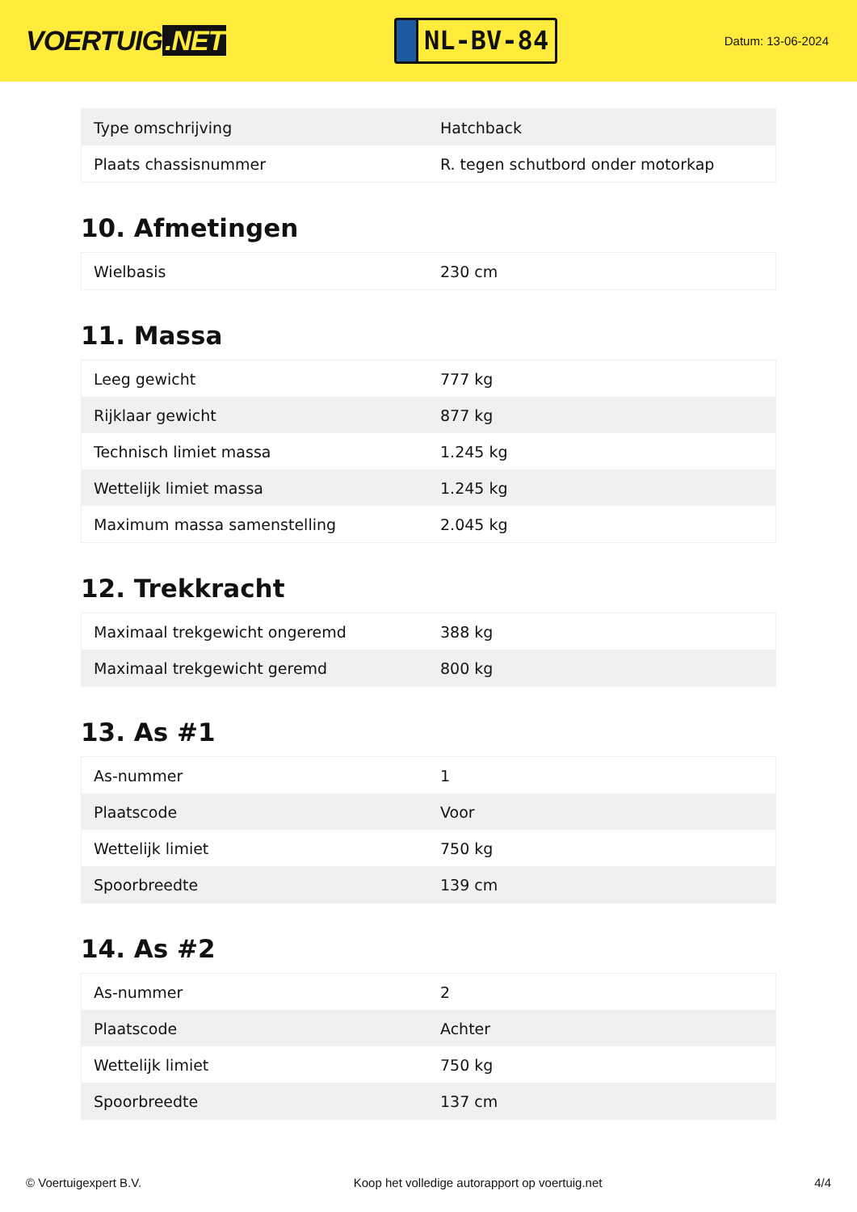VOERTUIG.NET
NL-BV-84
Datum: 13-06-2024
| Type omschrijving | Hatchback |
| Plaats chassisnummer | R. tegen schutbord onder motorkap |
10. Afmetingen
| Wielbasis | 230 cm |
11. Massa
| Leeg gewicht | 777 kg |
| Rijklaar gewicht | 877 kg |
| Technisch limiet massa | 1.245 kg |
| Wettelijk limiet massa | 1.245 kg |
| Maximum massa samenstelling | 2.045 kg |
12. Trekkracht
| Maximaal trekgewicht ongeremd | 388 kg |
| Maximaal trekgewicht geremd | 800 kg |
13. As #1
| As-nummer | 1 |
| Plaatscode | Voor |
| Wettelijk limiet | 750 kg |
| Spoorbreedte | 139 cm |
14. As #2
| As-nummer | 2 |
| Plaatscode | Achter |
| Wettelijk limiet | 750 kg |
| Spoorbreedte | 137 cm |
© Voertuigexpert B.V. Koop het volledige autorapport op voertuig.net 4/4